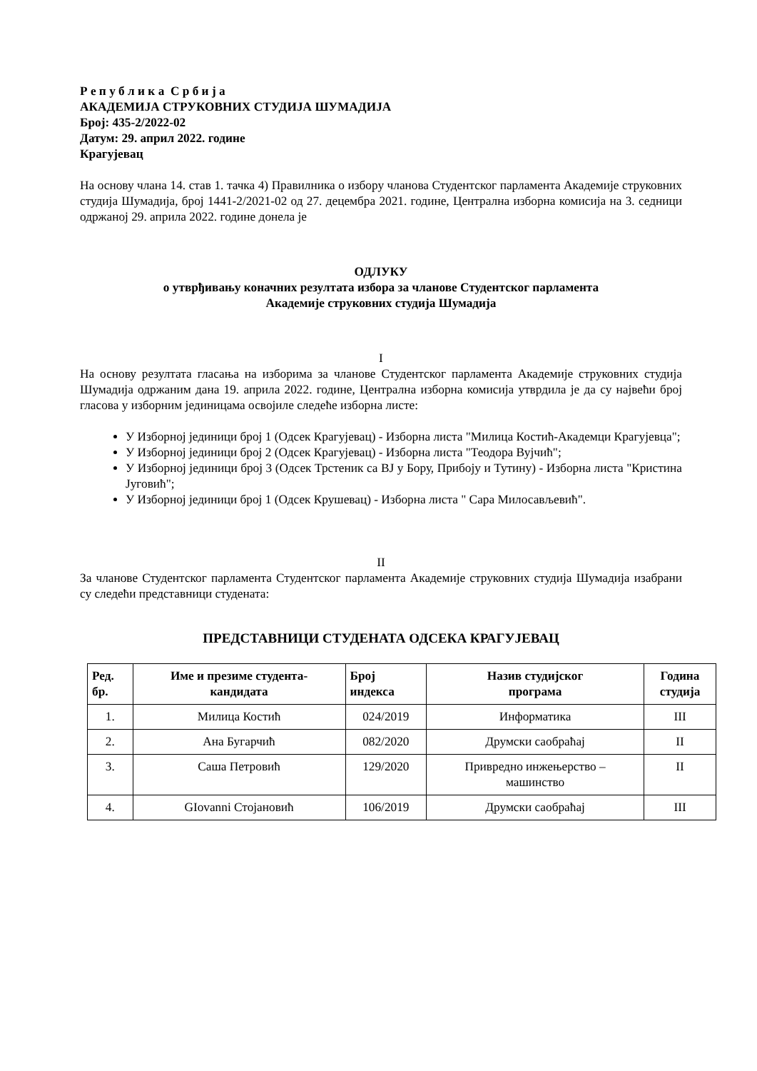Р е п у б л и к а С р б и ј а
АКАДЕМИЈА СТРУКОВНИХ СТУДИЈА ШУМАДИЈА
Број: 435-2/2022-02
Датум: 29. април 2022. године
Крагујевац
На основу члана 14. став 1. тачка 4) Правилника о избору чланова Студентског парламента Академије струковних студија Шумадија, број 1441-2/2021-02 од 27. децембра 2021. године, Централна изборна комисија на 3. седници одржаној 29. априла 2022. године донела је
ОДЛУКУ
о утврђивању коначних резултата избора за чланове Студентског парламента
Академије струковних студија Шумадија
I
На основу резултата гласања на изборима за чланове Студентског парламента Академије струковних студија Шумадија одржаним дана 19. априла 2022. године, Централна изборна комисија утврдила је да су највећи број гласова у изборним јединицама освојиле следеће изборна листе:
У Изборној јединици број 1 (Одсек Крагујевац) - Изборна листа "Милица Костић-Академци Крагујевца";
У Изборној јединици број 2 (Одсек Крагујевац) - Изборна листа "Теодора Вујчић";
У Изборној јединици број 3 (Одсек Трстеник са ВЈ у Бору, Прибоју и Тутину) - Изборна листа "Кристина Југовић";
У Изборној јединици број 1 (Одсек Крушевац) - Изборна листа " Сара Милосављевић".
II
За чланове Студентског парламента Студентског парламента Академије струковних студија Шумадија изабрани су следећи представници студената:
ПРЕДСТАВНИЦИ СТУДЕНАТА ОДСЕКА КРАГУЈЕВАЦ
| Ред. бр. | Име и презиме студента- кандидата | Број индекса | Назив студијског програма | Година студија |
| --- | --- | --- | --- | --- |
| 1. | Милица Костић | 024/2019 | Информатика | III |
| 2. | Ана Бугарчић | 082/2020 | Друмски саобраћај | II |
| 3. | Саша Петровић | 129/2020 | Привредно инжењерство – машинство | II |
| 4. | GIovanni Стојановић | 106/2019 | Друмски саобраћај | III |